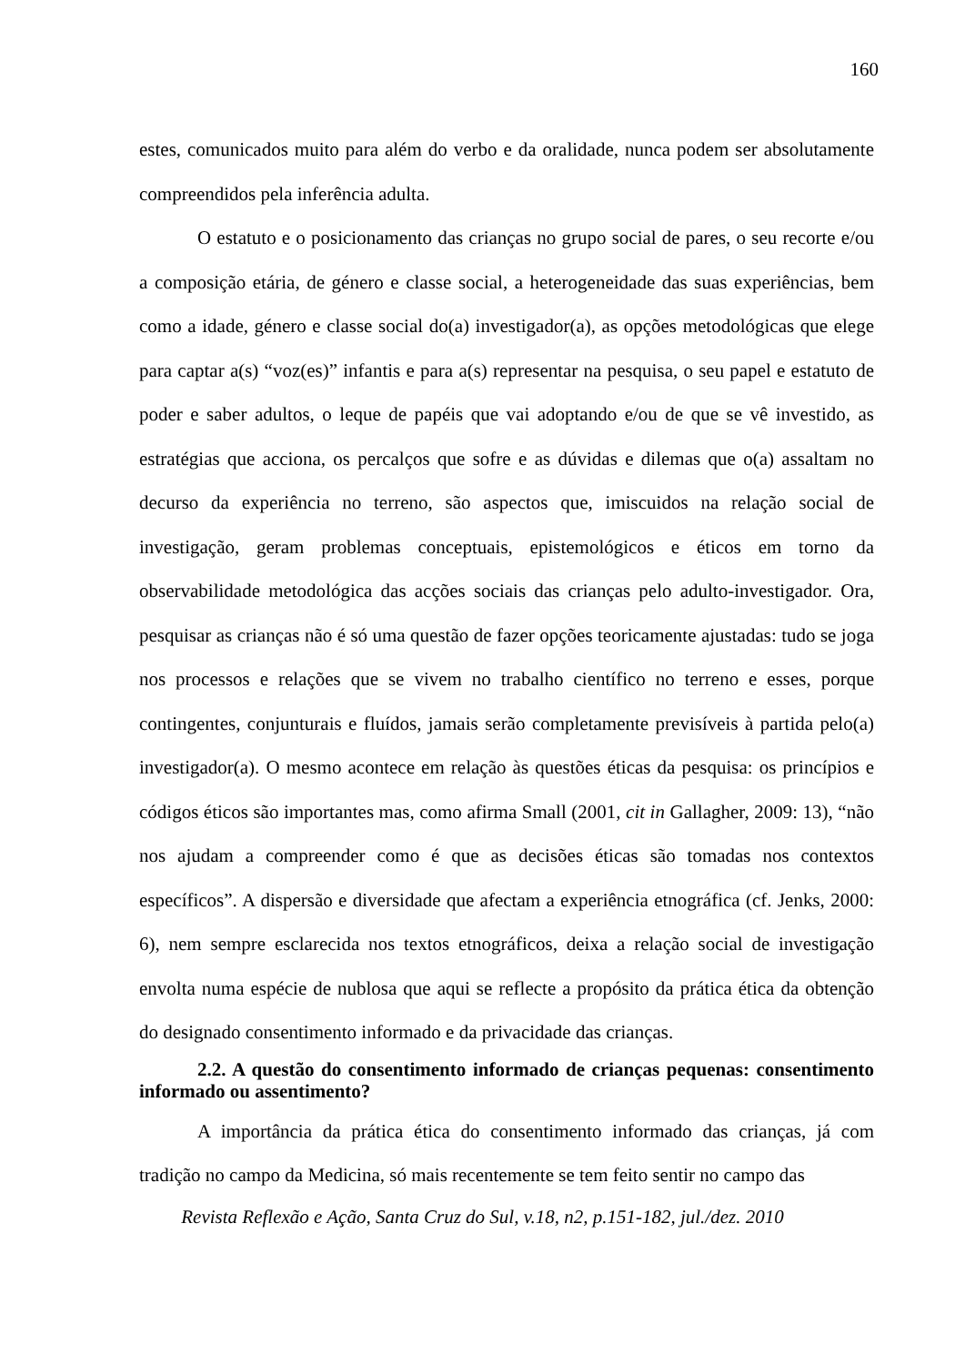160
estes, comunicados muito para além do verbo e da oralidade, nunca podem ser absolutamente compreendidos pela inferência adulta.
O estatuto e o posicionamento das crianças no grupo social de pares, o seu recorte e/ou a composição etária, de género e classe social, a heterogeneidade das suas experiências, bem como a idade, género e classe social do(a) investigador(a), as opções metodológicas que elege para captar a(s) “voz(es)” infantis e para a(s) representar na pesquisa, o seu papel e estatuto de poder e saber adultos, o leque de papéis que vai adoptando e/ou de que se vê investido, as estratégias que acciona, os percalços que sofre e as dúvidas e dilemas que o(a) assaltam no decurso da experiência no terreno, são aspectos que, imiscuidos na relação social de investigação, geram problemas conceptuais, epistemológicos e éticos em torno da observabilidade metodológica das acções sociais das crianças pelo adulto-investigador. Ora, pesquisar as crianças não é só uma questão de fazer opções teoricamente ajustadas: tudo se joga nos processos e relações que se vivem no trabalho científico no terreno e esses, porque contingentes, conjunturais e fluídos, jamais serão completamente previsíveis à partida pelo(a) investigador(a). O mesmo acontece em relação às questões éticas da pesquisa: os princípios e códigos éticos são importantes mas, como afirma Small (2001, cit in Gallagher, 2009: 13), “não nos ajudam a compreender como é que as decisões éticas são tomadas nos contextos específicos”. A dispersão e diversidade que afectam a experiência etnográfica (cf. Jenks, 2000: 6), nem sempre esclarecida nos textos etnográficos, deixa a relação social de investigação envolta numa espécie de nublosa que aqui se reflecte a propósito da prática ética da obtenção do designado consentimento informado e da privacidade das crianças.
2.2. A questão do consentimento informado de crianças pequenas: consentimento informado ou assentimento?
A importância da prática ética do consentimento informado das crianças, já com tradição no campo da Medicina, só mais recentemente se tem feito sentir no campo das
Revista Reflexão e Ação, Santa Cruz do Sul, v.18, n2, p.151-182, jul./dez. 2010